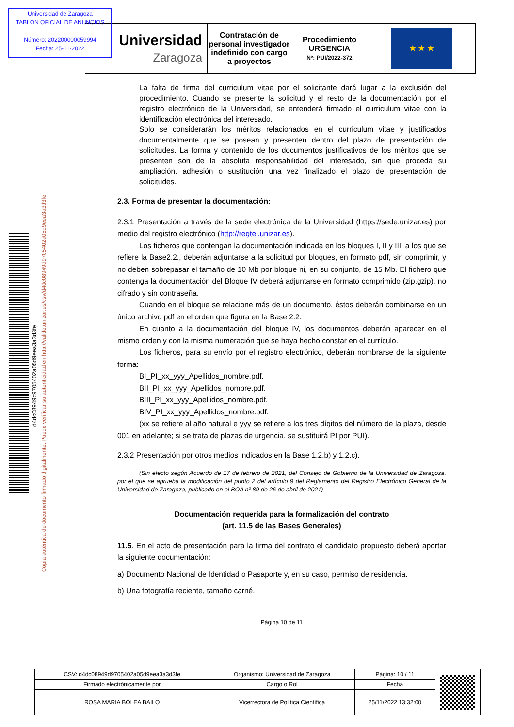Universidad de Zaragoza
TABLON OFICIAL DE ANUNCIOS
Número: 202200000059994
Fecha: 25-11-2022
| Universidad Zaragoza | Contratación de personal investigador indefinido con cargo a proyectos | Procedimiento URGENCIA Nº: PUI/2022-372 | ★ ★ ★ |
d4dc08949d9705402a05d9eea3a3d3fe
Copia auténtica de documento firmado digitalmente. Puede verificar su autenticidad en http://valide.unizar.es/csv/d4dc08949d9705402a05d9eea3a3d3fe
La falta de firma del curriculum vitae por el solicitante dará lugar a la exclusión del procedimiento. Cuando se presente la solicitud y el resto de la documentación por el registro electrónico de la Universidad, se entenderá firmado el curriculum vitae con la identificación electrónica del interesado.
Solo se considerarán los méritos relacionados en el curriculum vitae y justificados documentalmente que se posean y presenten dentro del plazo de presentación de solicitudes. La forma y contenido de los documentos justificativos de los méritos que se presenten son de la absoluta responsabilidad del interesado, sin que proceda su ampliación, adhesión o sustitución una vez finalizado el plazo de presentación de solicitudes.
2.3. Forma de presentar la documentación:
2.3.1 Presentación a través de la sede electrónica de la Universidad (https://sede.unizar.es) por medio del registro electrónico (http://regtel.unizar.es).
Los ficheros que contengan la documentación indicada en los bloques I, II y III, a los que se refiere la Base2.2., deberán adjuntarse a la solicitud por bloques, en formato pdf, sin comprimir, y no deben sobrepasar el tamaño de 10 Mb por bloque ni, en su conjunto, de 15 Mb. El fichero que contenga la documentación del Bloque IV deberá adjuntarse en formato comprimido (zip,gzip), no cifrado y sin contraseña.
Cuando en el bloque se relacione más de un documento, éstos deberán combinarse en un único archivo pdf en el orden que figura en la Base 2.2.
En cuanto a la documentación del bloque IV, los documentos deberán aparecer en el mismo orden y con la misma numeración que se haya hecho constar en el currículo.
Los ficheros, para su envío por el registro electrónico, deberán nombrarse de la siguiente forma:
BI_PI_xx_yyy_Apellidos_nombre.pdf.
BII_PI_xx_yyy_Apellidos_nombre.pdf.
BIII_PI_xx_yyy_Apellidos_nombre.pdf.
BIV_PI_xx_yyy_Apellidos_nombre.pdf.
(xx se refiere al año natural e yyy se refiere a los tres dígitos del número de la plaza, desde 001 en adelante; si se trata de plazas de urgencia, se sustituirá PI por PUI).
2.3.2 Presentación por otros medios indicados en la Base 1.2.b) y 1.2.c).
(Sin efecto según Acuerdo de 17 de febrero de 2021, del Consejo de Gobierno de la Universidad de Zaragoza, por el que se aprueba la modificación del punto 2 del artículo 9 del Reglamento del Registro Electrónico General de la Universidad de Zaragoza, publicado en el BOA nº 89 de 26 de abril de 2021)
Documentación requerida para la formalización del contrato
(art. 11.5 de las Bases Generales)
11.5. En el acto de presentación para la firma del contrato el candidato propuesto deberá aportar la siguiente documentación:
a) Documento Nacional de Identidad o Pasaporte y, en su caso, permiso de residencia.
b) Una fotografía reciente, tamaño carné.
Página 10 de 11
| CSV: d4dc08949d9705402a05d9eea3a3d3fe | Organismo: Universidad de Zaragoza | Página: 10 / 11 | |
| Firmado electrónicamente por | Cargo o Rol | Fecha | |
| ROSA MARIA BOLEA BAILO | Vicerrectora de Política Científica | 25/11/2022 13:32:00 | |